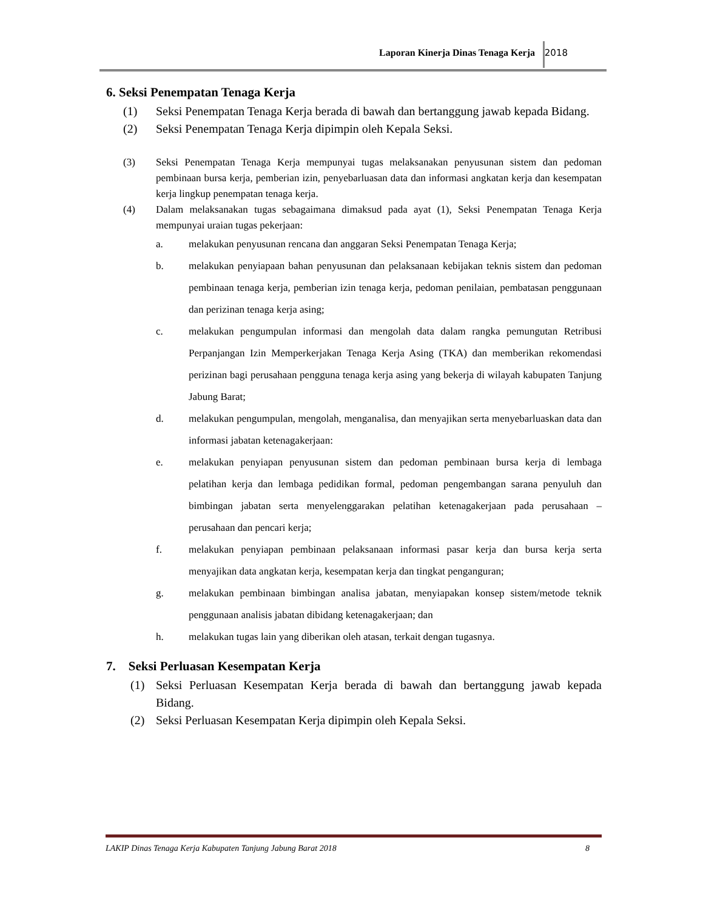Laporan Kinerja Dinas Tenaga Kerja 2018
6. Seksi Penempatan Tenaga Kerja
(1) Seksi Penempatan Tenaga Kerja berada di bawah dan bertanggung jawab kepada Bidang.
(2) Seksi Penempatan Tenaga Kerja dipimpin oleh Kepala Seksi.
(3) Seksi Penempatan Tenaga Kerja mempunyai tugas melaksanakan penyusunan sistem dan pedoman pembinaan bursa kerja, pemberian izin, penyebarluasan data dan informasi angkatan kerja dan kesempatan kerja lingkup penempatan tenaga kerja.
(4) Dalam melaksanakan tugas sebagaimana dimaksud pada ayat (1), Seksi Penempatan Tenaga Kerja mempunyai uraian tugas pekerjaan:
a. melakukan penyusunan rencana dan anggaran Seksi Penempatan Tenaga Kerja;
b. melakukan penyiapaan bahan penyusunan dan pelaksanaan kebijakan teknis sistem dan pedoman pembinaan tenaga kerja, pemberian izin tenaga kerja, pedoman penilaian, pembatasan penggunaan dan perizinan tenaga kerja asing;
c. melakukan pengumpulan informasi dan mengolah data dalam rangka pemungutan Retribusi Perpanjangan Izin Memperkerjakan Tenaga Kerja Asing (TKA) dan memberikan rekomendasi perizinan bagi perusahaan pengguna tenaga kerja asing yang bekerja di wilayah kabupaten Tanjung Jabung Barat;
d. melakukan pengumpulan, mengolah, menganalisa, dan menyajikan serta menyebarluaskan data dan informasi jabatan ketenagakerjaan:
e. melakukan penyiapan penyusunan sistem dan pedoman pembinaan bursa kerja di lembaga pelatihan kerja dan lembaga pedidikan formal, pedoman pengembangan sarana penyuluh dan bimbingan jabatan serta menyelenggarakan pelatihan ketenagakerjaan pada perusahaan – perusahaan dan pencari kerja;
f. melakukan penyiapan pembinaan pelaksanaan informasi pasar kerja dan bursa kerja serta menyajikan data angkatan kerja, kesempatan kerja dan tingkat penganguran;
g. melakukan pembinaan bimbingan analisa jabatan, menyiapakan konsep sistem/metode teknik penggunaan analisis jabatan dibidang ketenagakerjaan; dan
h. melakukan tugas lain yang diberikan oleh atasan, terkait dengan tugasnya.
7. Seksi Perluasan Kesempatan Kerja
(1) Seksi Perluasan Kesempatan Kerja berada di bawah dan bertanggung jawab kepada Bidang.
(2) Seksi Perluasan Kesempatan Kerja dipimpin oleh Kepala Seksi.
LAKIP Dinas Tenaga Kerja Kabupaten Tanjung Jabung Barat 2018 8